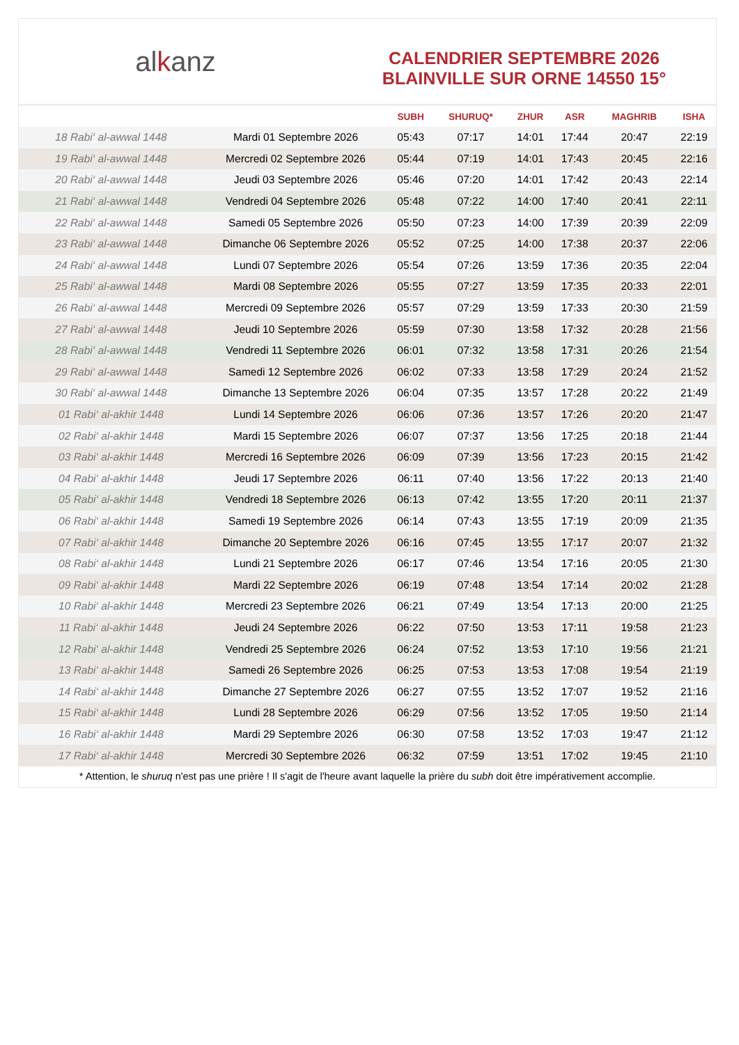alkanz
CALENDRIER SEPTEMBRE 2026
BLAINVILLE SUR ORNE 14550 15°
| | | SUBH | SHURUQ* | ZHUR | ASR | MAGHRIB | ISHA |
| --- | --- | --- | --- | --- | --- | --- | --- |
| 18 Rabi‘ al-awwal 1448 | Mardi 01 Septembre 2026 | 05:43 | 07:17 | 14:01 | 17:44 | 20:47 | 22:19 |
| 19 Rabi‘ al-awwal 1448 | Mercredi 02 Septembre 2026 | 05:44 | 07:19 | 14:01 | 17:43 | 20:45 | 22:16 |
| 20 Rabi‘ al-awwal 1448 | Jeudi 03 Septembre 2026 | 05:46 | 07:20 | 14:01 | 17:42 | 20:43 | 22:14 |
| 21 Rabi‘ al-awwal 1448 | Vendredi 04 Septembre 2026 | 05:48 | 07:22 | 14:00 | 17:40 | 20:41 | 22:11 |
| 22 Rabi‘ al-awwal 1448 | Samedi 05 Septembre 2026 | 05:50 | 07:23 | 14:00 | 17:39 | 20:39 | 22:09 |
| 23 Rabi‘ al-awwal 1448 | Dimanche 06 Septembre 2026 | 05:52 | 07:25 | 14:00 | 17:38 | 20:37 | 22:06 |
| 24 Rabi‘ al-awwal 1448 | Lundi 07 Septembre 2026 | 05:54 | 07:26 | 13:59 | 17:36 | 20:35 | 22:04 |
| 25 Rabi‘ al-awwal 1448 | Mardi 08 Septembre 2026 | 05:55 | 07:27 | 13:59 | 17:35 | 20:33 | 22:01 |
| 26 Rabi‘ al-awwal 1448 | Mercredi 09 Septembre 2026 | 05:57 | 07:29 | 13:59 | 17:33 | 20:30 | 21:59 |
| 27 Rabi‘ al-awwal 1448 | Jeudi 10 Septembre 2026 | 05:59 | 07:30 | 13:58 | 17:32 | 20:28 | 21:56 |
| 28 Rabi‘ al-awwal 1448 | Vendredi 11 Septembre 2026 | 06:01 | 07:32 | 13:58 | 17:31 | 20:26 | 21:54 |
| 29 Rabi‘ al-awwal 1448 | Samedi 12 Septembre 2026 | 06:02 | 07:33 | 13:58 | 17:29 | 20:24 | 21:52 |
| 30 Rabi‘ al-awwal 1448 | Dimanche 13 Septembre 2026 | 06:04 | 07:35 | 13:57 | 17:28 | 20:22 | 21:49 |
| 01 Rabi‘ al-akhir 1448 | Lundi 14 Septembre 2026 | 06:06 | 07:36 | 13:57 | 17:26 | 20:20 | 21:47 |
| 02 Rabi‘ al-akhir 1448 | Mardi 15 Septembre 2026 | 06:07 | 07:37 | 13:56 | 17:25 | 20:18 | 21:44 |
| 03 Rabi‘ al-akhir 1448 | Mercredi 16 Septembre 2026 | 06:09 | 07:39 | 13:56 | 17:23 | 20:15 | 21:42 |
| 04 Rabi‘ al-akhir 1448 | Jeudi 17 Septembre 2026 | 06:11 | 07:40 | 13:56 | 17:22 | 20:13 | 21:40 |
| 05 Rabi‘ al-akhir 1448 | Vendredi 18 Septembre 2026 | 06:13 | 07:42 | 13:55 | 17:20 | 20:11 | 21:37 |
| 06 Rabi‘ al-akhir 1448 | Samedi 19 Septembre 2026 | 06:14 | 07:43 | 13:55 | 17:19 | 20:09 | 21:35 |
| 07 Rabi‘ al-akhir 1448 | Dimanche 20 Septembre 2026 | 06:16 | 07:45 | 13:55 | 17:17 | 20:07 | 21:32 |
| 08 Rabi‘ al-akhir 1448 | Lundi 21 Septembre 2026 | 06:17 | 07:46 | 13:54 | 17:16 | 20:05 | 21:30 |
| 09 Rabi‘ al-akhir 1448 | Mardi 22 Septembre 2026 | 06:19 | 07:48 | 13:54 | 17:14 | 20:02 | 21:28 |
| 10 Rabi‘ al-akhir 1448 | Mercredi 23 Septembre 2026 | 06:21 | 07:49 | 13:54 | 17:13 | 20:00 | 21:25 |
| 11 Rabi‘ al-akhir 1448 | Jeudi 24 Septembre 2026 | 06:22 | 07:50 | 13:53 | 17:11 | 19:58 | 21:23 |
| 12 Rabi‘ al-akhir 1448 | Vendredi 25 Septembre 2026 | 06:24 | 07:52 | 13:53 | 17:10 | 19:56 | 21:21 |
| 13 Rabi‘ al-akhir 1448 | Samedi 26 Septembre 2026 | 06:25 | 07:53 | 13:53 | 17:08 | 19:54 | 21:19 |
| 14 Rabi‘ al-akhir 1448 | Dimanche 27 Septembre 2026 | 06:27 | 07:55 | 13:52 | 17:07 | 19:52 | 21:16 |
| 15 Rabi‘ al-akhir 1448 | Lundi 28 Septembre 2026 | 06:29 | 07:56 | 13:52 | 17:05 | 19:50 | 21:14 |
| 16 Rabi‘ al-akhir 1448 | Mardi 29 Septembre 2026 | 06:30 | 07:58 | 13:52 | 17:03 | 19:47 | 21:12 |
| 17 Rabi‘ al-akhir 1448 | Mercredi 30 Septembre 2026 | 06:32 | 07:59 | 13:51 | 17:02 | 19:45 | 21:10 |
* Attention, le shuruq n'est pas une prière ! Il s'agit de l'heure avant laquelle la prière du subh doit être impérativement accomplie.